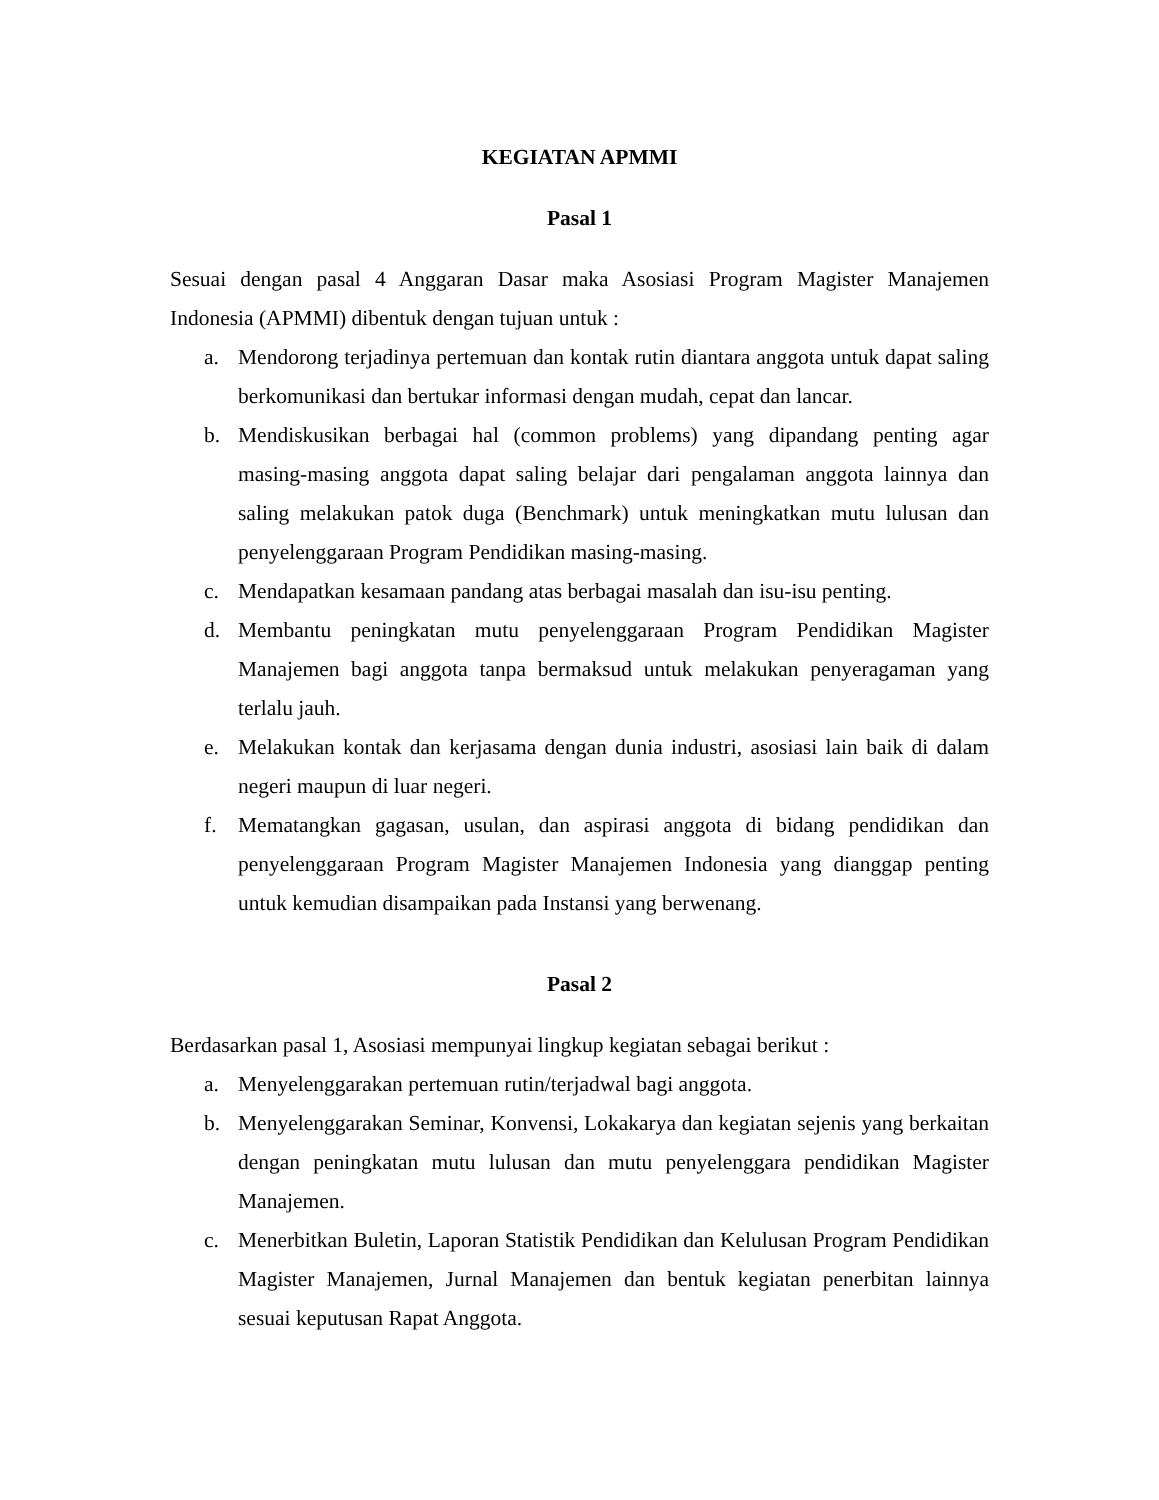KEGIATAN APMMI
Pasal 1
Sesuai dengan pasal 4 Anggaran Dasar maka Asosiasi Program Magister Manajemen Indonesia (APMMI) dibentuk dengan tujuan untuk :
a. Mendorong terjadinya pertemuan dan kontak rutin diantara anggota untuk dapat saling berkomunikasi dan bertukar informasi dengan mudah, cepat dan lancar.
b. Mendiskusikan berbagai hal (common problems) yang dipandang penting agar masing-masing anggota dapat saling belajar dari pengalaman anggota lainnya dan saling melakukan patok duga (Benchmark) untuk meningkatkan mutu lulusan dan penyelenggaraan Program Pendidikan masing-masing.
c. Mendapatkan kesamaan pandang atas berbagai masalah dan isu-isu penting.
d. Membantu peningkatan mutu penyelenggaraan Program Pendidikan Magister Manajemen bagi anggota tanpa bermaksud untuk melakukan penyeragaman yang terlalu jauh.
e. Melakukan kontak dan kerjasama dengan dunia industri, asosiasi lain baik di dalam negeri maupun di luar negeri.
f. Mematangkan gagasan, usulan, dan aspirasi anggota di bidang pendidikan dan penyelenggaraan Program Magister Manajemen Indonesia yang dianggap penting untuk kemudian disampaikan pada Instansi yang berwenang.
Pasal 2
Berdasarkan pasal 1, Asosiasi mempunyai lingkup kegiatan sebagai berikut :
a. Menyelenggarakan pertemuan rutin/terjadwal bagi anggota.
b. Menyelenggarakan Seminar, Konvensi, Lokakarya dan kegiatan sejenis yang berkaitan dengan peningkatan mutu lulusan dan mutu penyelenggara pendidikan Magister Manajemen.
c. Menerbitkan Buletin, Laporan Statistik Pendidikan dan Kelulusan Program Pendidikan Magister Manajemen, Jurnal Manajemen dan bentuk kegiatan penerbitan lainnya sesuai keputusan Rapat Anggota.